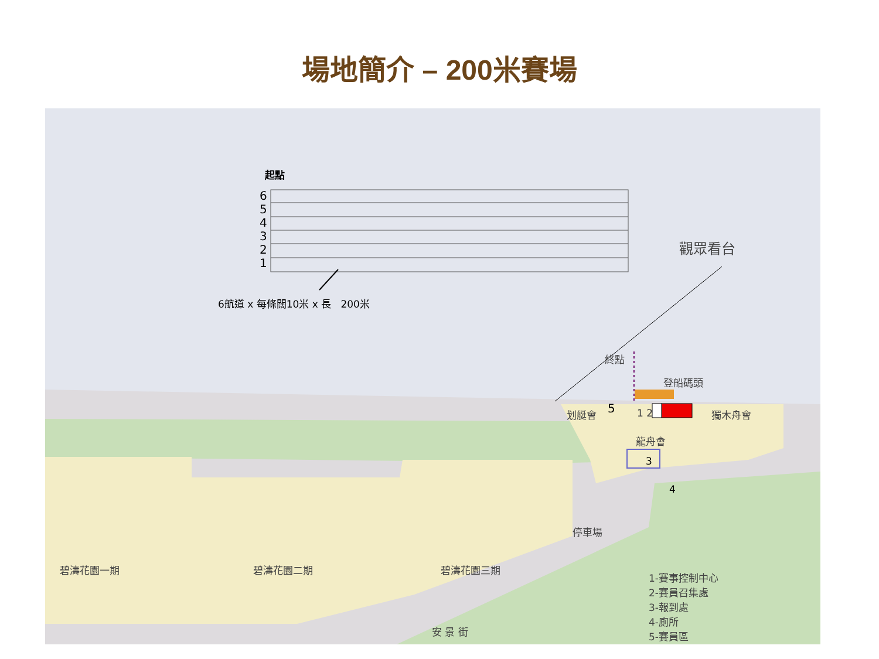場地簡介 – 200米賽場
起點
6
5
4
3
2
1
6航道 x 每條闊10米 x 長 200米
觀眾看台
終點
登船碼頭
划艇會 獨木舟會
1 2
龍舟會
3
4
5
停車場
碧濤花園一期 碧濤花園二期 碧濤花園三期
安 景 街
1-賽事控制中心
2-賽員召集處
3-報到處
4-廁所
5-賽員區